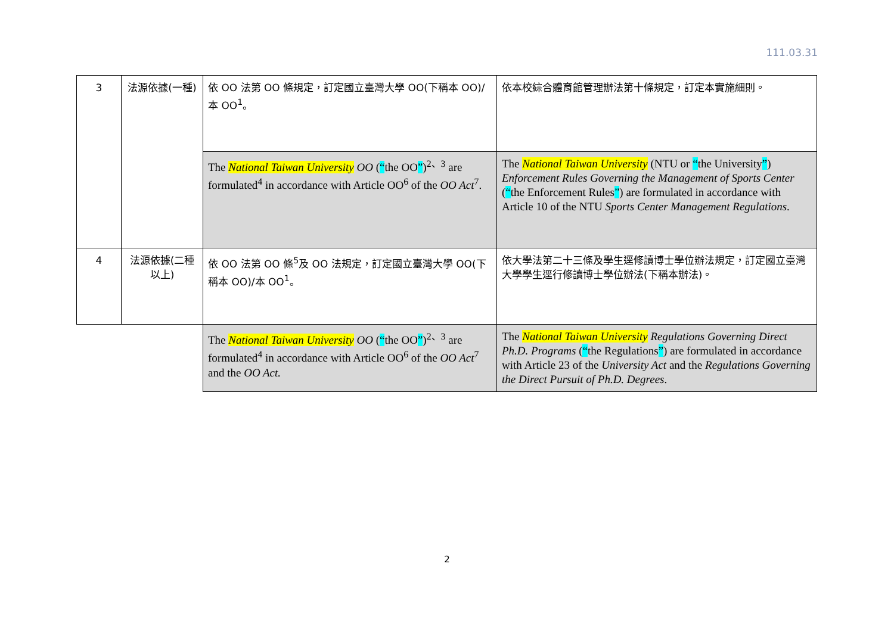111.03.31
| 3 | 法源依據(一種) | 依 OO 法第 OO 條規定，訂定國立臺灣大學 OO(下稱本 OO)/本 OO<sup>1</sup>。 | 依本校綜合體育館管理辦法第十條規定，訂定本實施細則。 |
| | | The National Taiwan University OO ( “ the OO ” )<sup>2、3</sup> are formulated<sup>4</sup> in accordance with Article OO<sup>6</sup> of the OO Act<sup>7</sup>. | The National Taiwan University (NTU or “ the University ” ) Enforcement Rules Governing the Management of Sports Center ( “ the Enforcement Rules ” ) are formulated in accordance with Article 10 of the NTU Sports Center Management Regulations . |
| 4 | 法源依據(二種以上) | 依 OO 法第 OO 條<sup>5</sup>及 OO 法規定，訂定國立臺灣大學 OO(下稱本 OO)/本 OO<sup>1</sup>。 | 依大學法第二十三條及學生逕修讀博士學位辦法規定，訂定國立臺灣大學學生逕行修讀博士學位辦法(下稱本辦法)。 |
| | | The National Taiwan University OO ( “ the OO ” )<sup>2、3</sup> are formulated<sup>4</sup> in accordance with Article OO<sup>6</sup> of the OO Act<sup>7</sup> and the OO Act. | The National Taiwan University Regulations Governing Direct Ph.D. Programs ( “ the Regulations ” ) are formulated in accordance with Article 23 of the University Act and the Regulations Governing the Direct Pursuit of Ph.D. Degrees . |
2